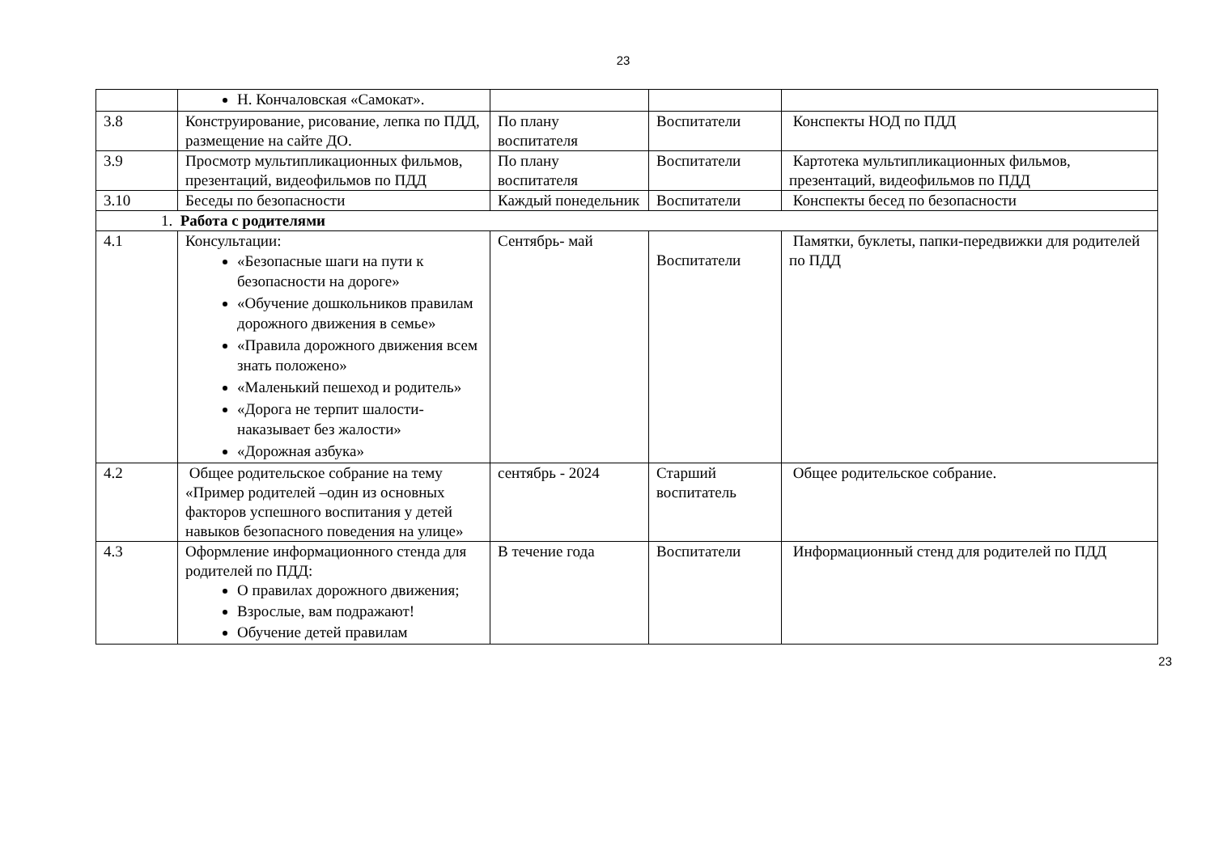23
| | Н. Кончаловская «Самокат». | | | |
| 3.8 | Конструирование, рисование, лепка по ПДД, размещение на сайте ДО. | По плану воспитателя | Воспитатели | Конспекты НОД по ПДД |
| 3.9 | Просмотр мультипликационных фильмов, презентаций, видеофильмов по ПДД | По плану воспитателя | Воспитатели | Картотека мультипликационных фильмов, презентаций, видеофильмов по ПДД |
| 3.10 | Беседы по безопасности | Каждый понедельник | Воспитатели | Конспекты бесед по безопасности |
| 1. Работа с родителями | | | | |
| 4.1 | Консультации: «Безопасные шаги на пути к безопасности на дороге» «Обучение дошкольников правилам дорожного движения в семье» «Правила дорожного движения всем знать положено» «Маленький пешеход и родитель» «Дорога не терпит шалости-наказывает без жалости» «Дорожная азбука» | Сентябрь- май | Воспитатели | Памятки, буклеты, папки-передвижки для родителей по ПДД |
| 4.2 | Общее родительское собрание на тему «Пример родителей –один из основных факторов успешного воспитания у детей навыков безопасного поведения на улице» | сентябрь - 2024 | Старший воспитатель | Общее родительское собрание. |
| 4.3 | Оформление информационного стенда для родителей по ПДД: О правилах дорожного движения; Взрослые, вам подражают! Обучение детей правилам | В течение года | Воспитатели | Информационный стенд для родителей по ПДД |
23